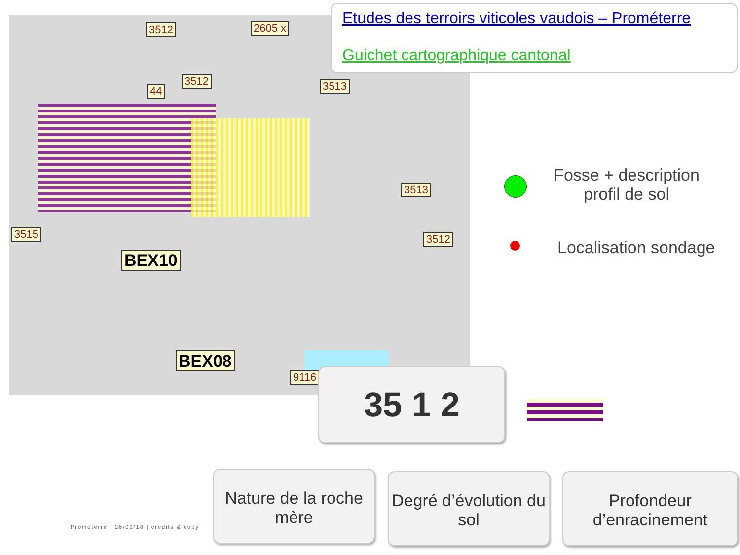3512 2605 x
3512
44 3513
3513
3515 3512
BEX10
BEX08
9116
Etudes des terroirs viticoles vaudois – Prométerre
Guichet cartographique cantonal
Fosse + description profil de sol
Localisation sondage
35 1 2
Nature de la roche mère
Degré d’évolution du sol
Profondeur d’enracinement
Prométerre | 26/09/18 | crédits & copy